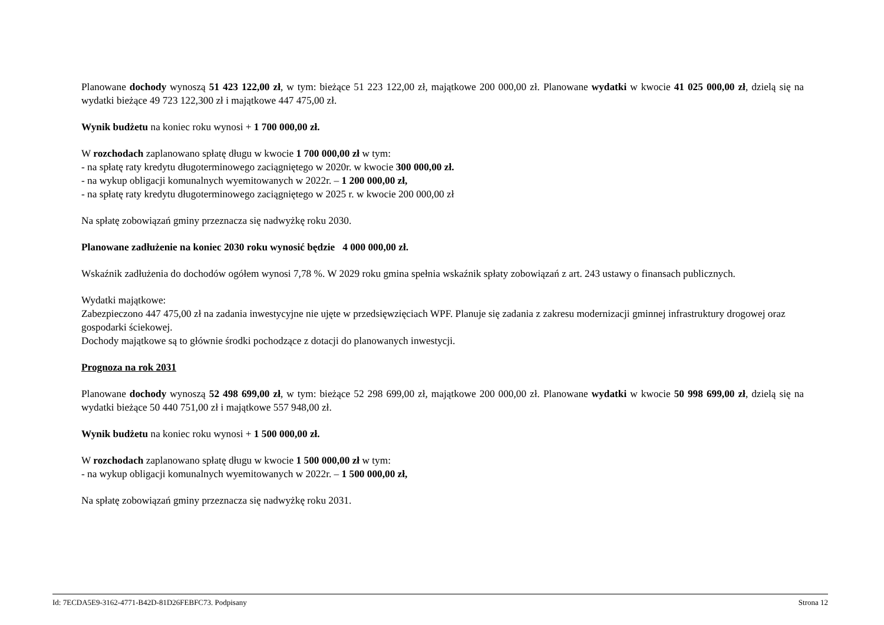Planowane dochody wynoszą 51 423 122,00 zł, w tym: bieżące 51 223 122,00 zł, majątkowe 200 000,00 zł. Planowane wydatki w kwocie 41 025 000,00 zł, dzielą się na wydatki bieżące 49 723 122,300 zł i majątkowe 447 475,00 zł.
Wynik budżetu na koniec roku wynosi + 1 700 000,00 zł.
W rozchodach zaplanowano spłatę długu w kwocie 1 700 000,00 zł w tym:
- na spłatę raty kredytu długoterminowego zaciągniętego w 2020r. w kwocie 300 000,00 zł.
- na wykup obligacji komunalnych wyemitowanych w 2022r. – 1 200 000,00 zł,
- na spłatę raty kredytu długoterminowego zaciągniętego w 2025 r. w kwocie 200 000,00 zł
Na spłatę zobowiązań gminy przeznacza się nadwyżkę roku 2030.
Planowane zadłużenie na koniec 2030 roku wynosić będzie 4 000 000,00 zł.
Wskaźnik zadłużenia do dochodów ogółem wynosi 7,78 %. W 2029 roku gmina spełnia wskaźnik spłaty zobowiązań z art. 243 ustawy o finansach publicznych.
Wydatki majątkowe:
Zabezpieczono 447 475,00 zł na zadania inwestycyjne nie ujęte w przedsięwzięciach WPF. Planuje się zadania z zakresu modernizacji gminnej infrastruktury drogowej oraz gospodarki ściekowej.
Dochody majątkowe są to głównie środki pochodzące z dotacji do planowanych inwestycji.
Prognoza na rok 2031
Planowane dochody wynoszą 52 498 699,00 zł, w tym: bieżące 52 298 699,00 zł, majątkowe 200 000,00 zł. Planowane wydatki w kwocie 50 998 699,00 zł, dzielą się na wydatki bieżące 50 440 751,00 zł i majątkowe 557 948,00 zł.
Wynik budżetu na koniec roku wynosi + 1 500 000,00 zł.
W rozchodach zaplanowano spłatę długu w kwocie 1 500 000,00 zł w tym:
- na wykup obligacji komunalnych wyemitowanych w 2022r. – 1 500 000,00 zł,
Na spłatę zobowiązań gminy przeznacza się nadwyżkę roku 2031.
Id: 7ECDA5E9-3162-4771-B42D-81D26FEBFC73. Podpisany Strona 12